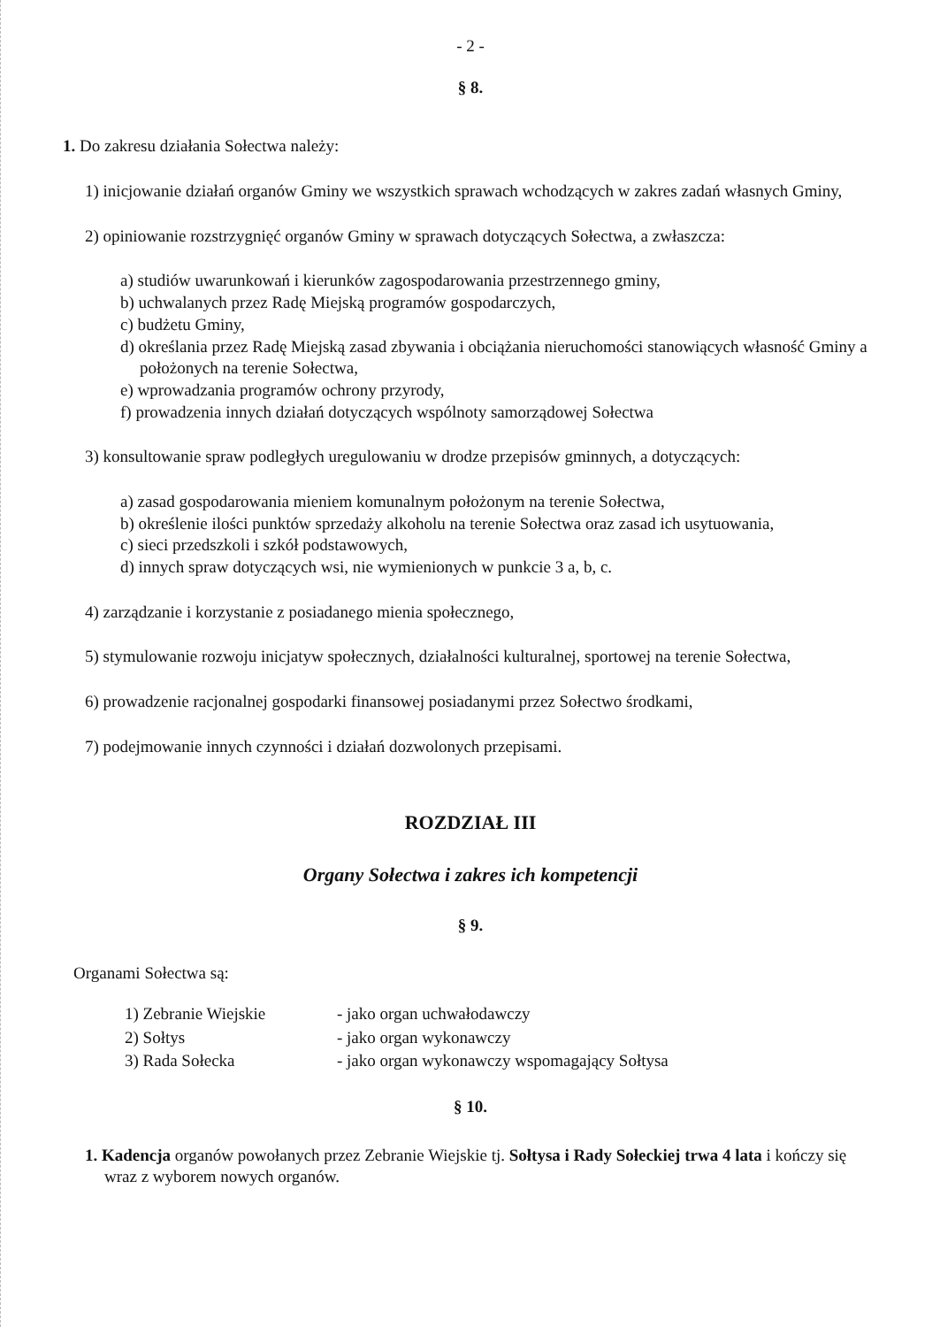- 2 -
§ 8.
1. Do zakresu działania Sołectwa należy:
1) inicjowanie działań organów Gminy we wszystkich sprawach wchodzących w zakres zadań własnych Gminy,
2) opiniowanie rozstrzygnięć organów Gminy w sprawach dotyczących Sołectwa, a zwłaszcza:
a) studiów uwarunkowań i kierunków zagospodarowania przestrzennego gminy,
b) uchwalanych przez Radę Miejską programów gospodarczych,
c) budżetu Gminy,
d) określania przez Radę Miejską zasad zbywania i obciążania nieruchomości stanowiących własność Gminy a położonych na terenie Sołectwa,
e) wprowadzania programów ochrony przyrody,
f) prowadzenia innych działań dotyczących wspólnoty samorządowej Sołectwa
3) konsultowanie spraw podległych uregulowaniu w drodze przepisów gminnych, a dotyczących:
a) zasad gospodarowania mieniem komunalnym położonym na terenie Sołectwa,
b) określenie ilości punktów sprzedaży alkoholu na terenie Sołectwa oraz zasad ich usytuowania,
c) sieci przedszkoli i szkół podstawowych,
d) innych spraw dotyczących wsi, nie wymienionych w punkcie 3 a, b, c.
4) zarządzanie i korzystanie z posiadanego mienia społecznego,
5) stymulowanie rozwoju inicjatyw społecznych, działalności kulturalnej, sportowej na terenie Sołectwa,
6) prowadzenie racjonalnej gospodarki finansowej posiadanymi przez Sołectwo środkami,
7) podejmowanie innych czynności i działań dozwolonych przepisami.
ROZDZIAŁ III
Organy Sołectwa i zakres ich kompetencji
§ 9.
Organami Sołectwa są:
| 1) Zebranie Wiejskie | - jako organ uchwałodawczy |
| 2) Sołtys | - jako organ wykonawczy |
| 3) Rada Sołecka | - jako organ wykonawczy wspomagający Sołtysa |
§ 10.
1. Kadencja organów powołanych przez Zebranie Wiejskie tj. Sołtysa i Rady Sołeckiej trwa 4 lata i kończy się wraz z wyborem nowych organów.